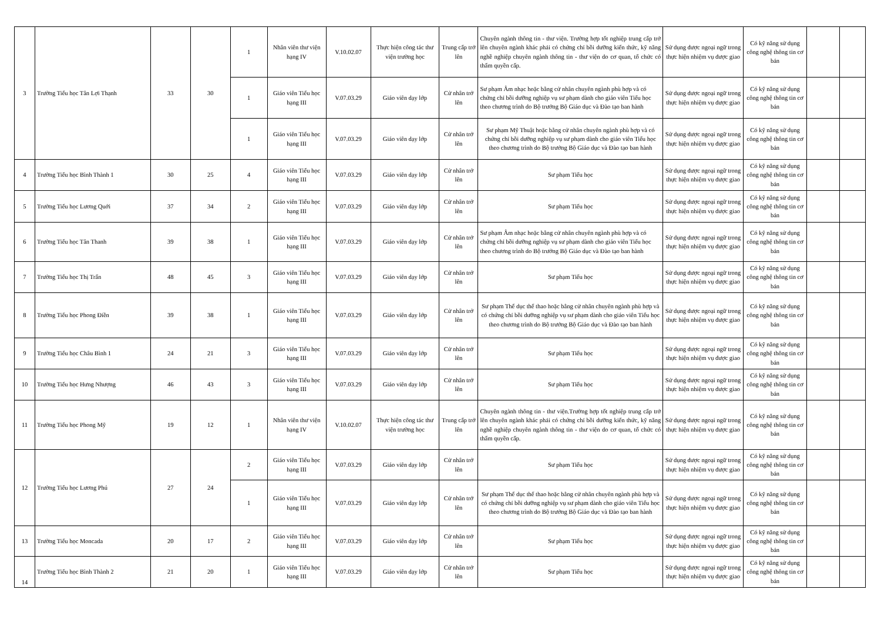| 3 | Trường Tiểu học Tân Lợi Thạnh | 33 | 30 | 1 | Nhân viên thư viện hạng IV | V.10.02.07 | Thực hiện công tác thư viện trường học | Trung cấp trở lên | Chuyên ngành thông tin - thư viện. Trường hợp tốt nghiệp trung cấp trở lên chuyên ngành khác phải có chứng chỉ bồi dưỡng kiến thức, kỹ năng nghề nghiệp chuyên ngành thông tin - thư viện do cơ quan, tổ chức có thẩm quyền cấp. | Sử dụng được ngoại ngữ trong thực hiện nhiệm vụ được giao | Có kỹ năng sử dụng công nghệ thông tin cơ bản | | |
| | | | | 1 | Giáo viên Tiểu học hạng III | V.07.03.29 | Giáo viên dạy lớp | Cử nhân trở lên | Sư phạm Âm nhạc hoặc bằng cử nhân chuyên ngành phù hợp và có chứng chỉ bồi dưỡng nghiệp vụ sư phạm dành cho giáo viên Tiểu học theo chương trình do Bộ trưởng Bộ Giáo dục và Đào tạo ban hành | Sử dụng được ngoại ngữ trong thực hiện nhiệm vụ được giao | Có kỹ năng sử dụng công nghệ thông tin cơ bản | | |
| | | | | 1 | Giáo viên Tiểu học hạng III | V.07.03.29 | Giáo viên dạy lớp | Cử nhân trở lên | Sư phạm Mỹ Thuật hoặc bằng cử nhân chuyên ngành phù hợp và có chứng chỉ bồi dưỡng nghiệp vụ sư phạm dành cho giáo viên Tiểu học theo chương trình do Bộ trưởng Bộ Giáo dục và Đào tạo ban hành | Sử dụng được ngoại ngữ trong thực hiện nhiệm vụ được giao | Có kỹ năng sử dụng công nghệ thông tin cơ bản | | |
| 4 | Trường Tiểu học Bình Thành 1 | 30 | 25 | 4 | Giáo viên Tiểu học hạng III | V.07.03.29 | Giáo viên dạy lớp | Cử nhân trở lên | Sư phạm Tiểu học | Sử dụng được ngoại ngữ trong thực hiện nhiệm vụ được giao | Có kỹ năng sử dụng công nghệ thông tin cơ bản | | |
| 5 | Trường Tiểu học Lương Quới | 37 | 34 | 2 | Giáo viên Tiểu học hạng III | V.07.03.29 | Giáo viên dạy lớp | Cử nhân trở lên | Sư phạm Tiểu học | Sử dụng được ngoại ngữ trong thực hiện nhiệm vụ được giao | Có kỹ năng sử dụng công nghệ thông tin cơ bản | | |
| 6 | Trường Tiểu học Tân Thanh | 39 | 38 | 1 | Giáo viên Tiểu học hạng III | V.07.03.29 | Giáo viên dạy lớp | Cử nhân trở lên | Sư phạm Âm nhạc hoặc bằng cử nhân chuyên ngành phù hợp và có chứng chỉ bồi dưỡng nghiệp vụ sư phạm dành cho giáo viên Tiểu học theo chương trình do Bộ trưởng Bộ Giáo dục và Đào tạo ban hành | Sử dụng được ngoại ngữ trong thực hiện nhiệm vụ được giao | Có kỹ năng sử dụng công nghệ thông tin cơ bản | | |
| 7 | Trường Tiểu học Thị Trấn | 48 | 45 | 3 | Giáo viên Tiểu học hạng III | V.07.03.29 | Giáo viên dạy lớp | Cử nhân trở lên | Sư phạm Tiểu học | Sử dụng được ngoại ngữ trong thực hiện nhiệm vụ được giao | Có kỹ năng sử dụng công nghệ thông tin cơ bản | | |
| 8 | Trường Tiểu học Phong Điền | 39 | 38 | 1 | Giáo viên Tiểu học hạng III | V.07.03.29 | Giáo viên dạy lớp | Cử nhân trở lên | Sư phạm Thể dục thể thao hoặc bằng cử nhân chuyên ngành phù hợp và có chứng chỉ bồi dưỡng nghiệp vụ sư phạm dành cho giáo viên Tiểu học theo chương trình do Bộ trưởng Bộ Giáo dục và Đào tạo ban hành | Sử dụng được ngoại ngữ trong thực hiện nhiệm vụ được giao | Có kỹ năng sử dụng công nghệ thông tin cơ bản | | |
| 9 | Trường Tiểu học Châu Bình 1 | 24 | 21 | 3 | Giáo viên Tiểu học hạng III | V.07.03.29 | Giáo viên dạy lớp | Cử nhân trở lên | Sư phạm Tiểu học | Sử dụng được ngoại ngữ trong thực hiện nhiệm vụ được giao | Có kỹ năng sử dụng công nghệ thông tin cơ bản | | |
| 10 | Trường Tiểu học Hưng Nhượng | 46 | 43 | 3 | Giáo viên Tiểu học hạng III | V.07.03.29 | Giáo viên dạy lớp | Cử nhân trở lên | Sư phạm Tiểu học | Sử dụng được ngoại ngữ trong thực hiện nhiệm vụ được giao | Có kỹ năng sử dụng công nghệ thông tin cơ bản | | |
| 11 | Trường Tiểu học Phong Mỹ | 19 | 12 | 1 | Nhân viên thư viện hạng IV | V.10.02.07 | Thực hiện công tác thư viện trường học | Trung cấp trở lên | Chuyên ngành thông tin - thư viện.Trường hợp tốt nghiệp trung cấp trở lên chuyên ngành khác phải có chứng chỉ bồi dưỡng kiến thức, kỹ năng nghề nghiệp chuyên ngành thông tin - thư viện do cơ quan, tổ chức có thẩm quyền cấp. | Sử dụng được ngoại ngữ trong thực hiện nhiệm vụ được giao | Có kỹ năng sử dụng công nghệ thông tin cơ bản | | |
| 12 | Trường Tiểu học Lương Phú | 27 | 24 | 2 | Giáo viên Tiểu học hạng III | V.07.03.29 | Giáo viên dạy lớp | Cử nhân trở lên | Sư phạm Tiểu học | Sử dụng được ngoại ngữ trong thực hiện nhiệm vụ được giao | Có kỹ năng sử dụng công nghệ thông tin cơ bản | | |
| | | | | 1 | Giáo viên Tiểu học hạng III | V.07.03.29 | Giáo viên dạy lớp | Cử nhân trở lên | Sư phạm Thể dục thể thao hoặc bằng cử nhân chuyên ngành phù hợp và có chứng chỉ bồi dưỡng nghiệp vụ sư phạm dành cho giáo viên Tiểu học theo chương trình do Bộ trưởng Bộ Giáo dục và Đào tạo ban hành | Sử dụng được ngoại ngữ trong thực hiện nhiệm vụ được giao | Có kỹ năng sử dụng công nghệ thông tin cơ bản | | |
| 13 | Trường Tiểu học Moncada | 20 | 17 | 2 | Giáo viên Tiểu học hạng III | V.07.03.29 | Giáo viên dạy lớp | Cử nhân trở lên | Sư phạm Tiểu học | Sử dụng được ngoại ngữ trong thực hiện nhiệm vụ được giao | Có kỹ năng sử dụng công nghệ thông tin cơ bản | | |
| 14 | Trường Tiểu học Bình Thành 2 | 21 | 20 | 1 | Giáo viên Tiểu học hạng III | V.07.03.29 | Giáo viên dạy lớp | Cử nhân trở lên | Sư phạm Tiểu học | Sử dụng được ngoại ngữ trong thực hiện nhiệm vụ được giao | Có kỹ năng sử dụng công nghệ thông tin cơ bản | | |